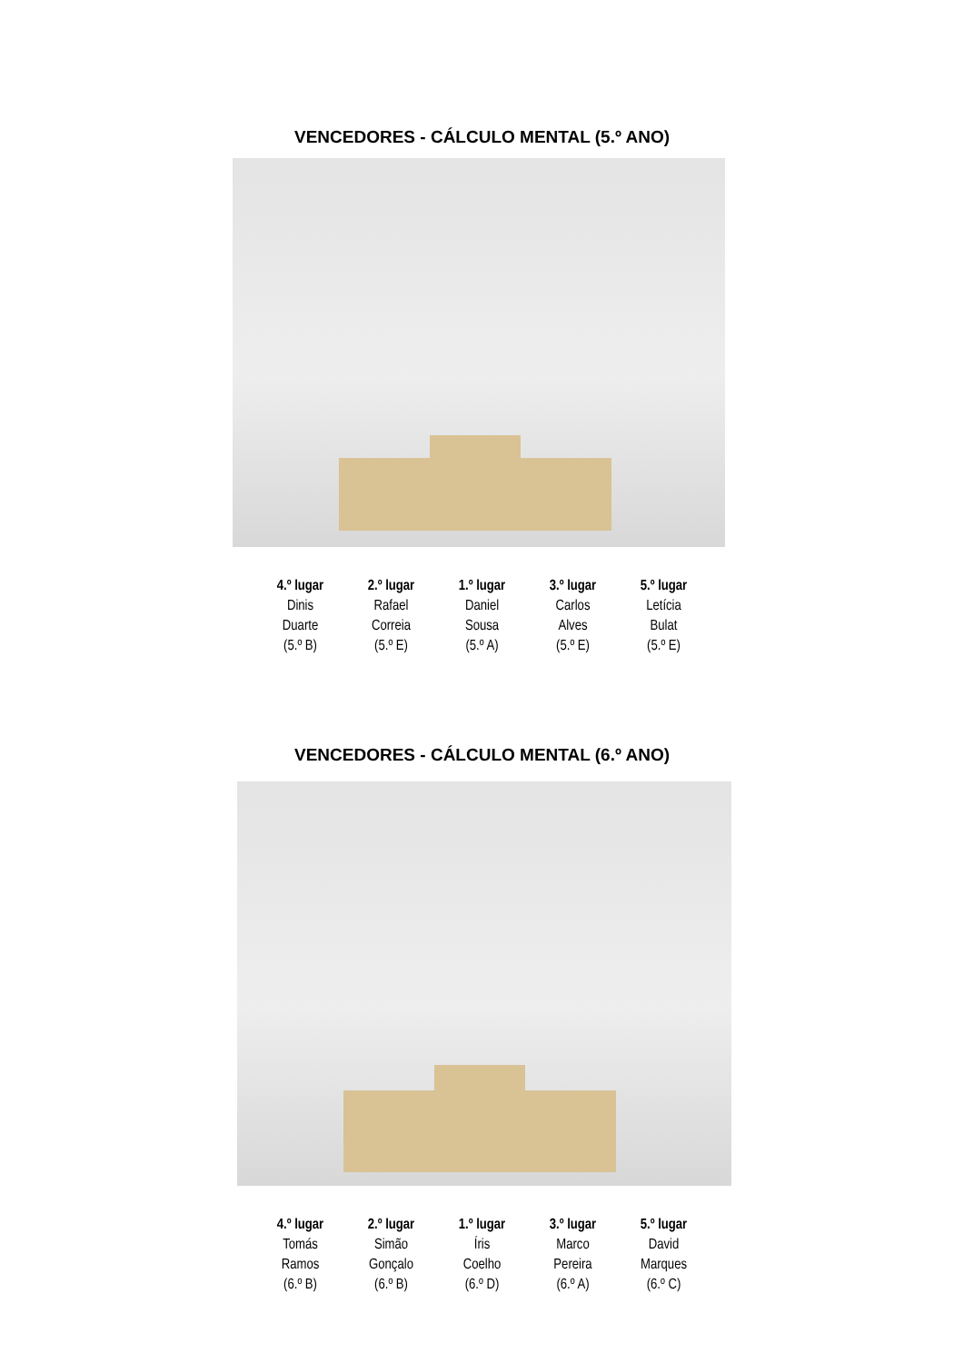VENCEDORES - CÁLCULO MENTAL (5.º ANO)
4.º lugar
Dinis
Duarte
(5.º B)
2.º lugar
Rafael
Correia
(5.º E)
1.º lugar
Daniel
Sousa
(5.º A)
3.º lugar
Carlos
Alves
(5.º E)
5.º lugar
Letícia
Bulat
(5.º E)
VENCEDORES - CÁLCULO MENTAL (6.º ANO)
4.º lugar
Tomás
Ramos
(6.º B)
2.º lugar
Simão
Gonçalo
(6.º B)
1.º lugar
Íris
Coelho
(6.º D)
3.º lugar
Marco
Pereira
(6.º A)
5.º lugar
David
Marques
(6.º C)